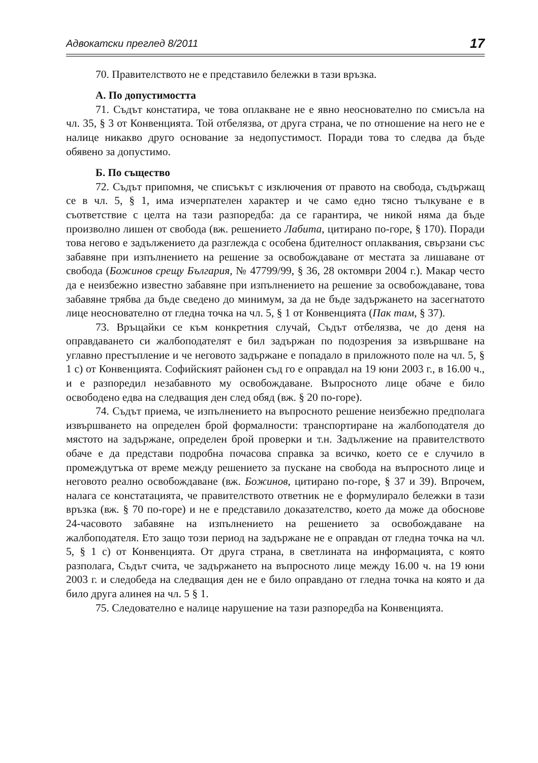Адвокатски преглед 8/2011 17
70. Правителството не е представило бележки в тази връзка.
А. По допустимостта
71. Съдът констатира, че това оплакване не е явно неоснователно по смисъла на чл. 35, § 3 от Конвенцията. Той отбелязва, от друга страна, че по отношение на него не е налице никакво друго основание за недопустимост. Поради това то следва да бъде обявено за допустимо.
Б. По същество
72. Съдът припомня, че списъкът с изключения от правото на свобода, съдържащ се в чл. 5, § 1, има изчерпателен характер и че само едно тясно тълкуване е в съответствие с целта на тази разпоредба: да се гарантира, че никой няма да бъде произволно лишен от свобода (вж. решението Лабита, цитирано по-горе, § 170). Поради това негово е задължението да разглежда с особена бдителност оплаквания, свързани със забавяне при изпълнението на решение за освобождаване от местата за лишаване от свобода (Божинов срещу България, № 47799/99, § 36, 28 октомври 2004 г.). Макар често да е неизбежно известно забавяне при изпълнението на решение за освобождаване, това забавяне трябва да бъде сведено до минимум, за да не бъде задържането на засегнатото лице неоснователно от гледна точка на чл. 5, § 1 от Конвенцията (Пак там, § 37).
73. Връщайки се към конкретния случай, Съдът отбелязва, че до деня на оправдаването си жалбоподателят е бил задържан по подозрения за извършване на углавно престъпление и че неговото задържане е попадало в приложното поле на чл. 5, § 1 c) от Конвенцията. Софийският районен съд го е оправдал на 19 юни 2003 г., в 16.00 ч., и е разпоредил незабавното му освобождаване. Въпросното лице обаче е било освободено едва на следващия ден след обяд (вж. § 20 по-горе).
74. Съдът приема, че изпълнението на въпросното решение неизбежно предполага извършването на определен брой формалности: транспортиране на жалбоподателя до мястото на задържане, определен брой проверки и т.н. Задължение на правителството обаче е да представи подробна почасова справка за всичко, което се е случило в промеждутъка от време между решението за пускане на свобода на въпросното лице и неговото реално освобождаване (вж. Божинов, цитирано по-горе, § 37 и 39). Впрочем, налага се констатацията, че правителството ответник не е формулирало бележки в тази връзка (вж. § 70 по-горе) и не е представило доказателство, което да може да обоснове 24-часовото забавяне на изпълнението на решението за освобождаване на жалбоподателя. Ето защо този период на задържане не е оправдан от гледна точка на чл. 5, § 1 c) от Конвенцията. От друга страна, в светлината на информацията, с която разполага, Съдът счита, че задържането на въпросното лице между 16.00 ч. на 19 юни 2003 г. и следобеда на следващия ден не е било оправдано от гледна точка на която и да било друга алинея на чл. 5 § 1.
75. Следователно е налице нарушение на тази разпоредба на Конвенцията.